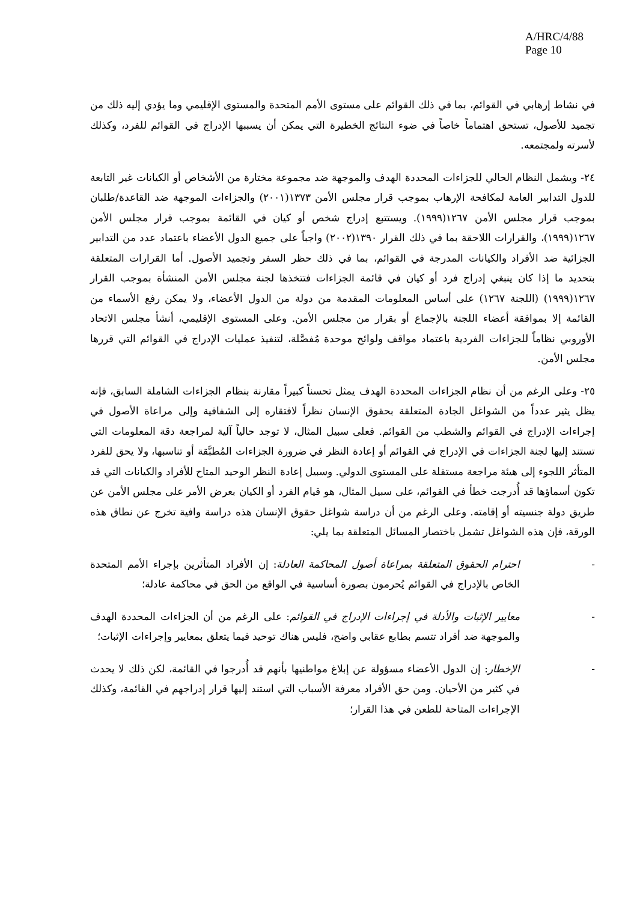A/HRC/4/88
Page 10
في نشاط إرهابي في القوائم، بما في ذلك القوائم على مستوى الأمم المتحدة والمستوى الإقليمي وما يؤدي إليه ذلك من تجميد للأصول، تستحق اهتماماً خاصاً في ضوء النتائج الخطيرة التي يمكن أن يسببها الإدراج في القوائم للفرد، وكذلك لأسرته ولمجتمعه.
٢٤- ويشمل النظام الحالي للجزاءات المحددة الهدف والموجهة ضد مجموعة مختارة من الأشخاص أو الكيانات غير التابعة للدول التدابير العامة لمكافحة الإرهاب بموجب قرار مجلس الأمن ١٣٧٣(٢٠٠١) والجزاءات الموجهة ضد القاعدة/طلبان بموجب قرار مجلس الأمن ١٢٦٧(١٩٩٩). ويستتبع إدراج شخص أو كيان في القائمة بموجب قرار مجلس الأمن ١٢٦٧(١٩٩٩)، والقرارات اللاحقة بما في ذلك القرار ١٣٩٠(٢٠٠٢) واجباً على جميع الدول الأعضاء باعتماد عدد من التدابير الجزائية ضد الأفراد والكيانات المدرجة في القوائم، بما في ذلك حظر السفر وتجميد الأصول. أما القرارات المتعلقة بتحديد ما إذا كان ينبغي إدراج فرد أو كيان في قائمة الجزاءات فتتخذها لجنة مجلس الأمن المنشأة بموجب القرار ١٢٦٧(١٩٩٩) (اللجنة ١٢٦٧) على أساس المعلومات المقدمة من دولة من الدول الأعضاء، ولا يمكن رفع الأسماء من القائمة إلا بموافقة أعضاء اللجنة بالإجماع أو بقرار من مجلس الأمن. وعلى المستوى الإقليمي، أنشأ مجلس الاتحاد الأوروبي نظاماً للجزاءات الفردية باعتماد مواقف ولوائح موحدة مُفصَّلة، لتنفيذ عمليات الإدراج في القوائم التي قررها مجلس الأمن.
٢٥- وعلى الرغم من أن نظام الجزاءات المحددة الهدف يمثل تحسناً كبيراً مقارنة بنظام الجزاءات الشاملة السابق، فإنه يظل يثير عدداً من الشواغل الجادة المتعلقة بحقوق الإنسان نظراً لافتقاره إلى الشفافية وإلى مراعاة الأصول في إجراءات الإدراج في القوائم والشطب من القوائم. فعلى سبيل المثال، لا توجد حالياً آلية لمراجعة دقة المعلومات التي تستند إليها لجنة الجزاءات في الإدراج في القوائم أو إعادة النظر في ضرورة الجزاءات المُطبَّقة أو تناسبها، ولا يحق للفرد المتأثر اللجوء إلى هيئة مراجعة مستقلة على المستوى الدولي. وسبيل إعادة النظر الوحيد المتاح للأفراد والكيانات التي قد تكون أسماؤها قد أُدرجت خطأ في القوائم، على سبيل المثال، هو قيام الفرد أو الكيان بعرض الأمر على مجلس الأمن عن طريق دولة جنسيته أو إقامته. وعلى الرغم من أن دراسة شواغل حقوق الإنسان هذه دراسة وافية تخرج عن نطاق هذه الورقة، فإن هذه الشواغل تشمل باختصار المسائل المتعلقة بما يلي:
- احترام الحقوق المتعلقة بمراعاة أصول المحاكمة العادلة: إن الأفراد المتأثرين بإجراء الأمم المتحدة الخاص بالإدراج في القوائم يُحرمون بصورة أساسية في الواقع من الحق في محاكمة عادلة؛
- معايير الإثبات والأدلة في إجراءات الإدراج في القوائم: على الرغم من أن الجزاءات المحددة الهدف والموجهة ضد أفراد تتسم بطابع عقابي واضح، فليس هناك توحيد فيما يتعلق بمعايير وإجراءات الإثبات؛
- الإخطار: إن الدول الأعضاء مسؤولة عن إبلاغ مواطنيها بأنهم قد أُدرجوا في القائمة، لكن ذلك لا يحدث في كثير من الأحيان. ومن حق الأفراد معرفة الأسباب التي استند إليها قرار إدراجهم في القائمة، وكذلك الإجراءات المتاحة للطعن في هذا القرار؛